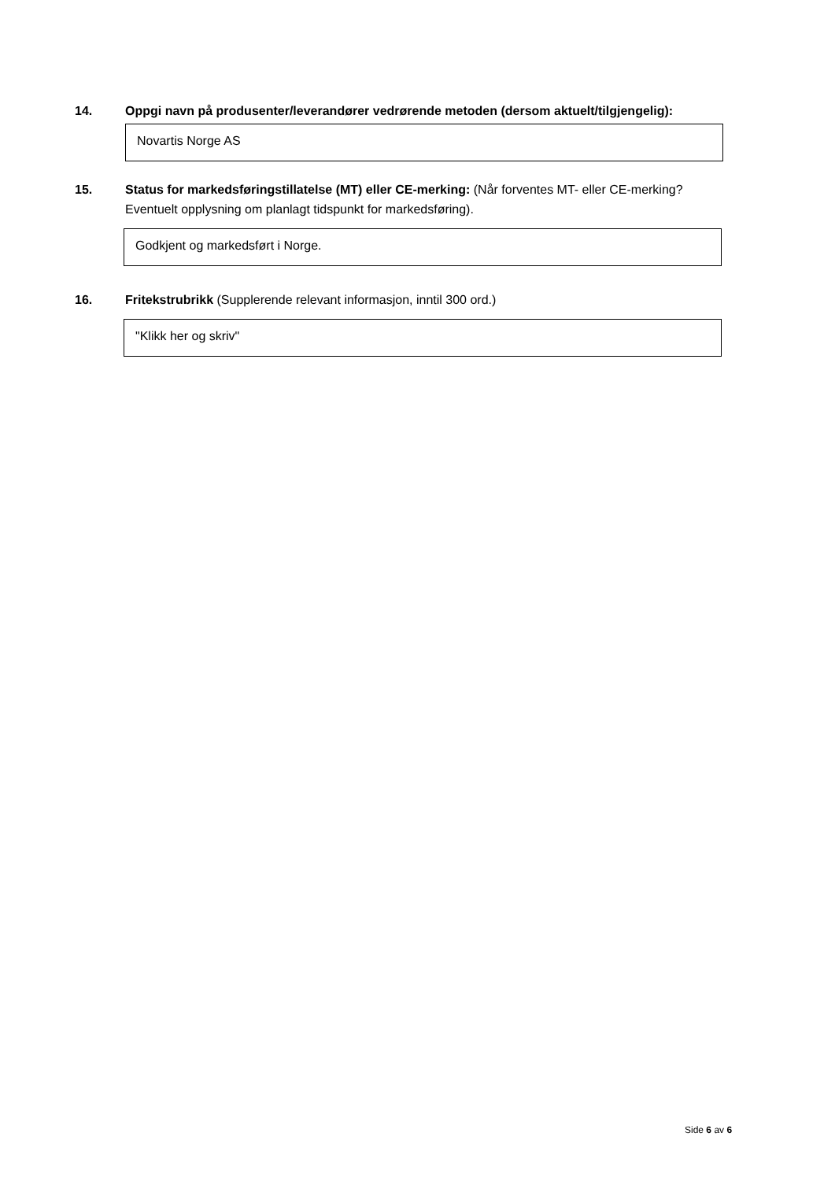14. Oppgi navn på produsenter/leverandører vedrørende metoden (dersom aktuelt/tilgjengelig):
Novartis Norge AS
15. Status for markedsføringstillatelse (MT) eller CE-merking: (Når forventes MT- eller CE-merking? Eventuelt opplysning om planlagt tidspunkt for markedsføring).
Godkjent og markedsført i Norge.
16. Fritekstrubrikk (Supplerende relevant informasjon, inntil 300 ord.)
"Klikk her og skriv"
Side 6 av 6